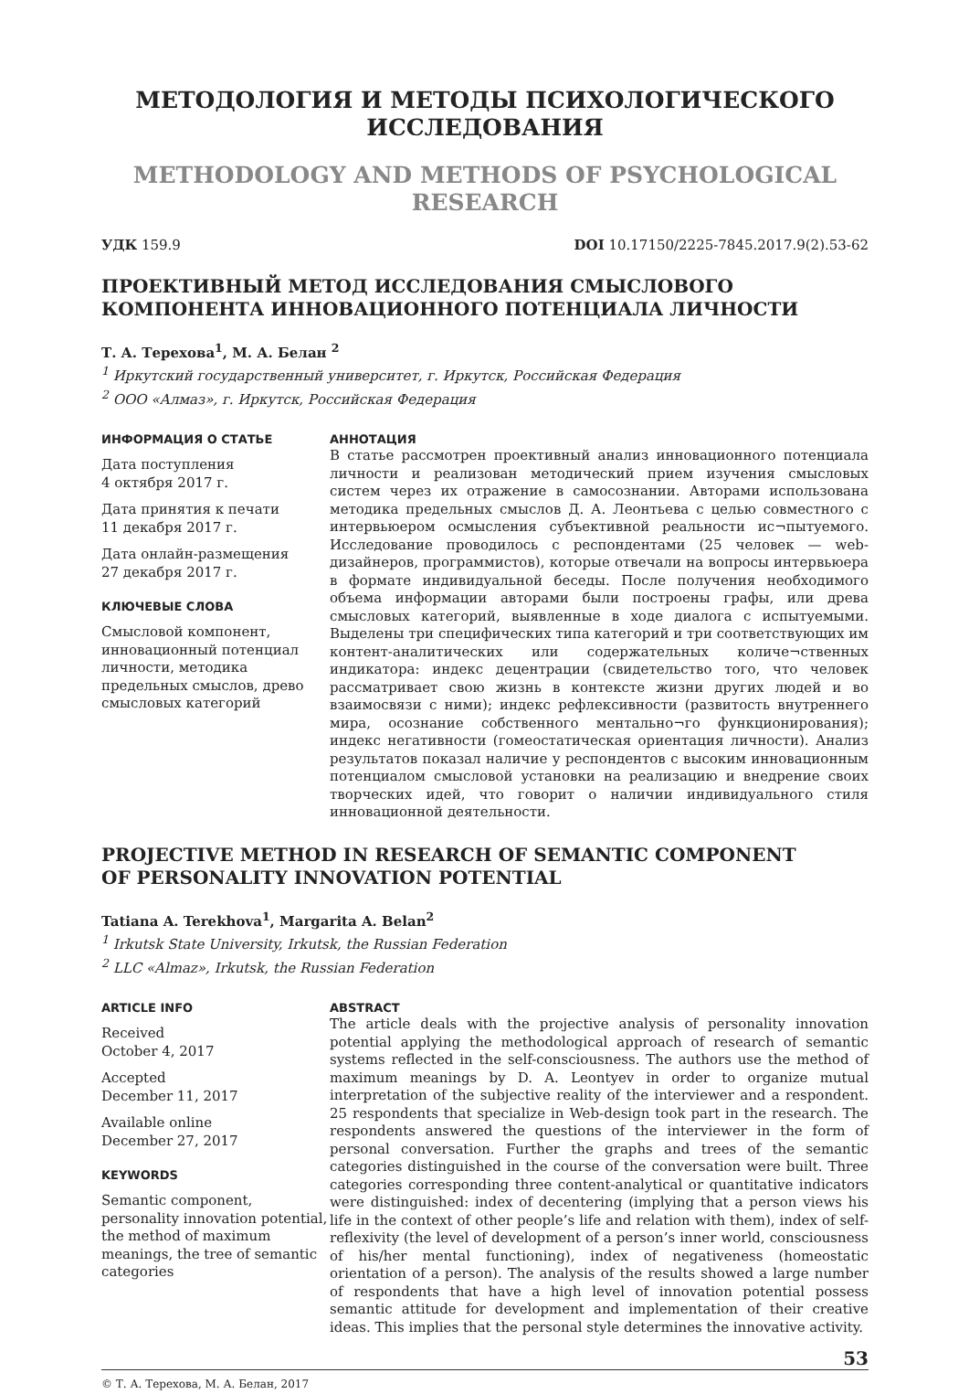МЕТОДОЛОГИЯ И МЕТОДЫ ПСИХОЛОГИЧЕСКОГО
ИССЛЕДОВАНИЯ
METHODOLOGY AND METHODS OF PSYCHOLOGICAL
RESEARCH
УДК 159.9 DOI 10.17150/2225-7845.2017.9(2).53-62
ПРОЕКТИВНЫЙ МЕТОД ИССЛЕДОВАНИЯ СМЫСЛОВОГО КОМПОНЕНТА ИННОВАЦИОННОГО ПОТЕНЦИАЛА ЛИЧНОСТИ
Т. А. Терехова<sup>1</sup>, М. А. Белан <sup>2</sup>
<sup>1</sup> Иркутский государственный университет, г. Иркутск, Российская Федерация
<sup>2</sup> ООО «Алмаз», г. Иркутск, Российская Федерация
ИНФОРМАЦИЯ О СТАТЬЕ
Дата поступления
4 октября 2017 г.
Дата принятия к печати
11 декабря 2017 г.
Дата онлайн-размещения
27 декабря 2017 г.
КЛЮЧЕВЫЕ СЛОВА
Смысловой компонент, инновационный потенциал личности, методика предельных смыслов, древо смысловых категорий
АННОТАЦИЯ
В статье рассмотрен проективный анализ инновационного потенциала личности и реализован методический прием изучения смысловых систем через их отражение в самосознании. Авторами использована методика предельных смыслов Д. А. Леонтьева с целью совместного с интервьюером осмысления субъективной реальности ис¬пытуемого. Исследование проводилось с респондентами (25 человек — web-дизайнеров, программистов), которые отвечали на вопросы интервьюера в формате индивидуальной беседы. После получения необходимого объема информации авторами были построены графы, или древа смысловых категорий, выявленные в ходе диалога с испытуемыми. Выделены три специфических типа категорий и три соответствующих им контент-аналитических или содержательных количе¬ственных индикатора: индекс децентрации (свидетельство того, что человек рассматривает свою жизнь в контексте жизни других людей и во взаимосвязи с ними); индекс рефлексивности (развитость внутреннего мира, осознание собственного ментально¬го функционирования); индекс негативности (гомеостатическая ориентация личности). Анализ результатов показал наличие у респондентов с высоким инновационным потенциалом смысловой установки на реализацию и внедрение своих творческих идей, что говорит о наличии индивидуального стиля инновационной деятельности.
PROJECTIVE METHOD IN RESEARCH OF SEMANTIC COMPONENT
OF PERSONALITY INNOVATION POTENTIAL
Tatiana A. Terekhova<sup>1</sup>, Margarita A. Belan<sup>2</sup>
<sup>1</sup> Irkutsk State University, Irkutsk, the Russian Federation
<sup>2</sup> LLC «Almaz», Irkutsk, the Russian Federation
ARTICLE INFO
Received
October 4, 2017
Accepted
December 11, 2017
Available online
December 27, 2017
KEYWORDS
Semantic component, personality innovation potential, the method of maximum meanings, the tree of semantic categories
ABSTRACT
The article deals with the projective analysis of personality innovation potential applying the methodological approach of research of semantic systems reflected in the self-consciousness. The authors use the method of maximum meanings by D. A. Leontyev in order to organize mutual interpretation of the subjective reality of the interviewer and a respondent. 25 respondents that specialize in Web-design took part in the research. The respondents answered the questions of the interviewer in the form of personal conversation. Further the graphs and trees of the semantic categories distinguished in the course of the conversation were built. Three categories corresponding three content-analytical or quantitative indicators were distinguished: index of decentering (implying that a person views his life in the context of other people’s life and relation with them), index of self-reflexivity (the level of development of a person’s inner world, consciousness of his/her mental functioning), index of negativeness (homeostatic orientation of a person). The analysis of the results showed a large number of respondents that have a high level of innovation potential possess semantic attitude for development and implementation of their creative ideas. This implies that the personal style determines the innovative activity.
53
© Т. А. Терехова, М. А. Белан, 2017